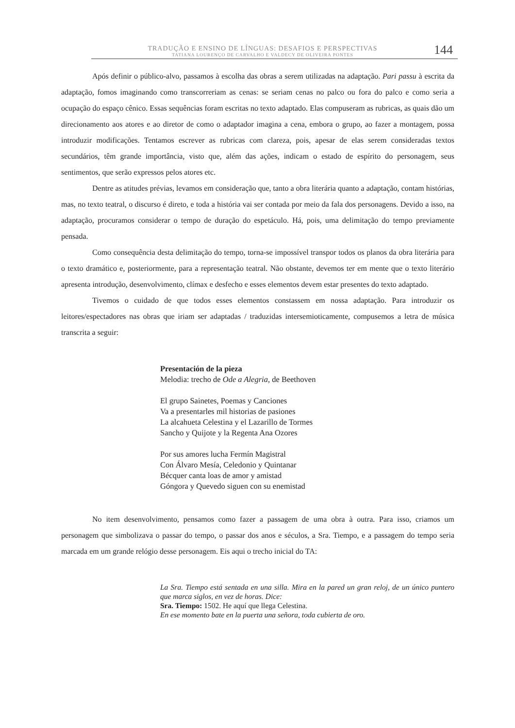TRADUÇÃO E ENSINO DE LÍNGUAS: DESAFIOS E PERSPECTIVAS
TATIANA LOURENÇO DE CARVALHO E VALDECY DE OLIVEIRA PONTES
144
Após definir o público-alvo, passamos à escolha das obras a serem utilizadas na adaptação. Pari passu à escrita da adaptação, fomos imaginando como transcorreriam as cenas: se seriam cenas no palco ou fora do palco e como seria a ocupação do espaço cênico. Essas sequências foram escritas no texto adaptado. Elas compuseram as rubricas, as quais dão um direcionamento aos atores e ao diretor de como o adaptador imagina a cena, embora o grupo, ao fazer a montagem, possa introduzir modificações. Tentamos escrever as rubricas com clareza, pois, apesar de elas serem consideradas textos secundários, têm grande importância, visto que, além das ações, indicam o estado de espírito do personagem, seus sentimentos, que serão expressos pelos atores etc.
Dentre as atitudes prévias, levamos em consideração que, tanto a obra literária quanto a adaptação, contam histórias, mas, no texto teatral, o discurso é direto, e toda a história vai ser contada por meio da fala dos personagens. Devido a isso, na adaptação, procuramos considerar o tempo de duração do espetáculo. Há, pois, uma delimitação do tempo previamente pensada.
Como consequência desta delimitação do tempo, torna-se impossível transpor todos os planos da obra literária para o texto dramático e, posteriormente, para a representação teatral. Não obstante, devemos ter em mente que o texto literário apresenta introdução, desenvolvimento, clímax e desfecho e esses elementos devem estar presentes do texto adaptado.
Tivemos o cuidado de que todos esses elementos constassem em nossa adaptação. Para introduzir os leitores/espectadores nas obras que iriam ser adaptadas / traduzidas intersemioticamente, compusemos a letra de música transcrita a seguir:
Presentación de la pieza
Melodia: trecho de Ode a Alegria, de Beethoven
El grupo Sainetes, Poemas y Canciones
Va a presentarles mil historias de pasiones
La alcahueta Celestina y el Lazarillo de Tormes
Sancho y Quijote y la Regenta Ana Ozores
Por sus amores lucha Fermín Magistral
Con Álvaro Mesía, Celedonio y Quintanar
Bécquer canta loas de amor y amistad
Góngora y Quevedo siguen con su enemistad
No item desenvolvimento, pensamos como fazer a passagem de uma obra à outra. Para isso, criamos um personagem que simbolizava o passar do tempo, o passar dos anos e séculos, a Sra. Tiempo, e a passagem do tempo seria marcada em um grande relógio desse personagem. Eis aqui o trecho inicial do TA:
La Sra. Tiempo está sentada en una silla. Mira en la pared un gran reloj, de un único puntero que marca siglos, en vez de horas. Dice:
Sra. Tiempo: 1502. He aquí que llega Celestina.
En ese momento bate en la puerta una señora, toda cubierta de oro.